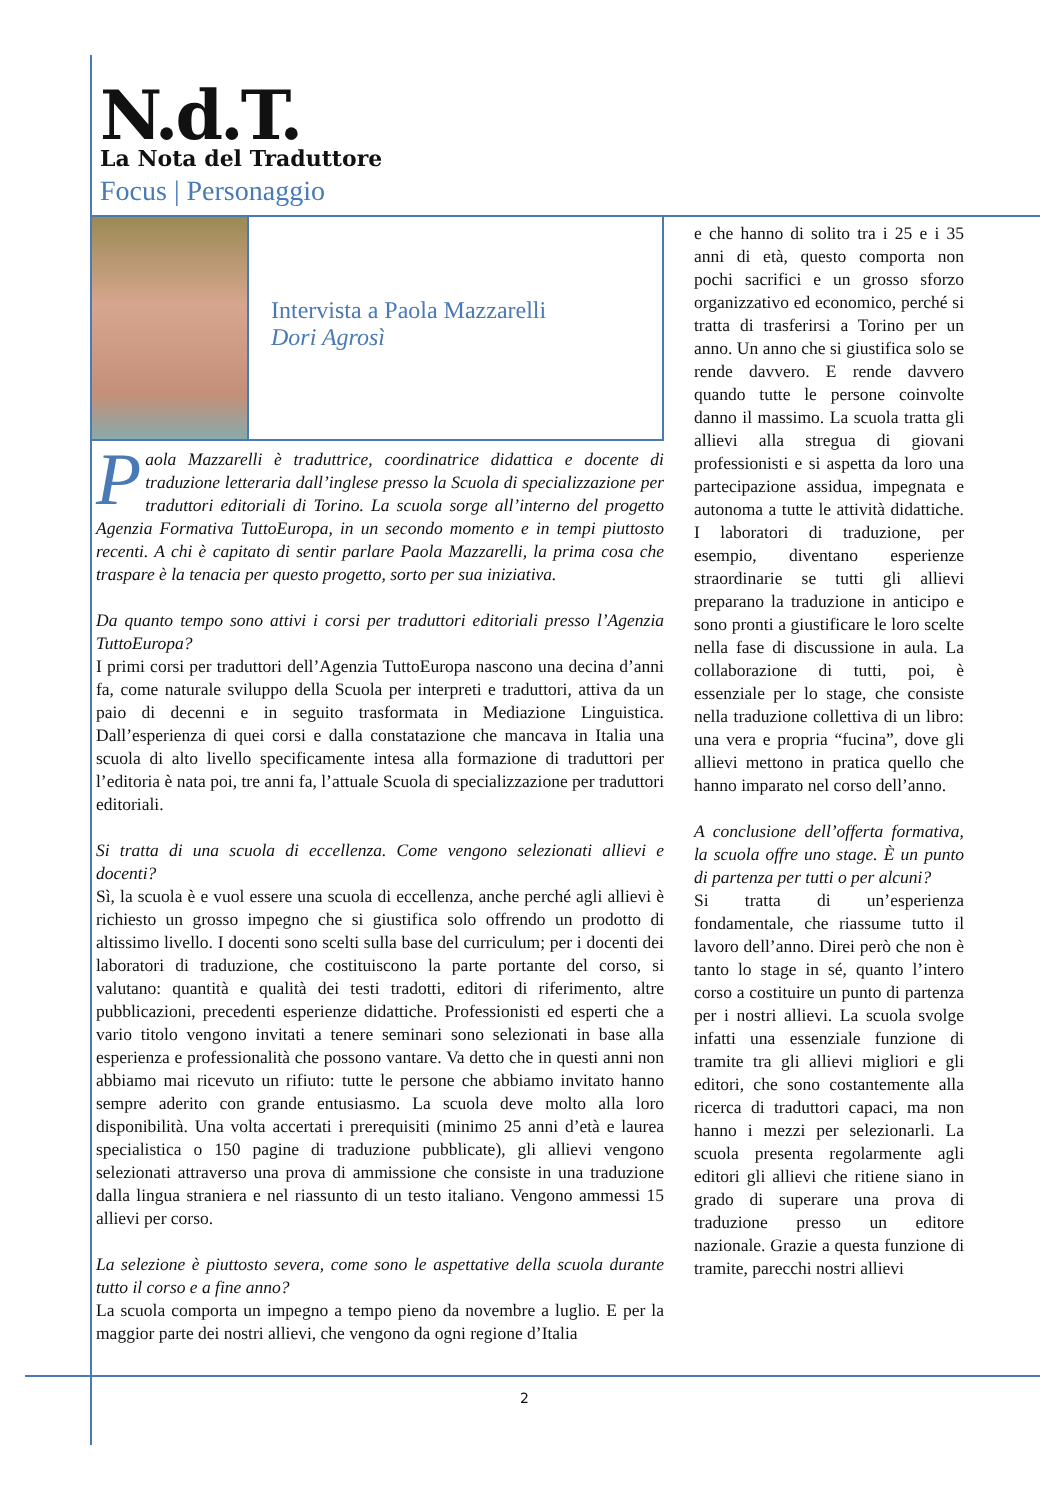N.d.T.
La Nota del Traduttore
Focus | Personaggio
Intervista a Paola Mazzarelli
Dori Agrosì
Paola Mazzarelli è traduttrice, coordinatrice didattica e docente di traduzione letteraria dall’inglese presso la Scuola di specializzazione per traduttori editoriali di Torino. La scuola sorge all’interno del progetto Agenzia Formativa TuttoEuropa, in un secondo momento e in tempi piuttosto recenti. A chi è capitato di sentir parlare Paola Mazzarelli, la prima cosa che traspare è la tenacia per questo progetto, sorto per sua iniziativa.
Da quanto tempo sono attivi i corsi per traduttori editoriali presso l’Agenzia TuttoEuropa?
I primi corsi per traduttori dell’Agenzia TuttoEuropa nascono una decina d’anni fa, come naturale sviluppo della Scuola per interpreti e traduttori, attiva da un paio di decenni e in seguito trasformata in Mediazione Linguistica. Dall’esperienza di quei corsi e dalla constatazione che mancava in Italia una scuola di alto livello specificamente intesa alla formazione di traduttori per l’editoria è nata poi, tre anni fa, l’attuale Scuola di specializzazione per traduttori editoriali.
Si tratta di una scuola di eccellenza. Come vengono selezionati allievi e docenti?
Sì, la scuola è e vuol essere una scuola di eccellenza, anche perché agli allievi è richiesto un grosso impegno che si giustifica solo offrendo un prodotto di altissimo livello. I docenti sono scelti sulla base del curriculum; per i docenti dei laboratori di traduzione, che costituiscono la parte portante del corso, si valutano: quantità e qualità dei testi tradotti, editori di riferimento, altre pubblicazioni, precedenti esperienze didattiche. Professionisti ed esperti che a vario titolo vengono invitati a tenere seminari sono selezionati in base alla esperienza e professionalità che possono vantare. Va detto che in questi anni non abbiamo mai ricevuto un rifiuto: tutte le persone che abbiamo invitato hanno sempre aderito con grande entusiasmo. La scuola deve molto alla loro disponibilità. Una volta accertati i prerequisiti (minimo 25 anni d’età e laurea specialistica o 150 pagine di traduzione pubblicate), gli allievi vengono selezionati attraverso una prova di ammissione che consiste in una traduzione dalla lingua straniera e nel riassunto di un testo italiano. Vengono ammessi 15 allievi per corso.
La selezione è piuttosto severa, come sono le aspettative della scuola durante tutto il corso e a fine anno?
La scuola comporta un impegno a tempo pieno da novembre a luglio. E per la maggior parte dei nostri allievi, che vengono da ogni regione d’Italia
e che hanno di solito tra i 25 e i 35 anni di età, questo comporta non pochi sacrifici e un grosso sforzo organizzativo ed economico, perché si tratta di trasferirsi a Torino per un anno. Un anno che si giustifica solo se rende davvero. E rende davvero quando tutte le persone coinvolte danno il massimo. La scuola tratta gli allievi alla stregua di giovani professionisti e si aspetta da loro una partecipazione assidua, impegnata e autonoma a tutte le attività didattiche. I laboratori di traduzione, per esempio, diventano esperienze straordinarie se tutti gli allievi preparano la traduzione in anticipo e sono pronti a giustificare le loro scelte nella fase di discussione in aula. La collaborazione di tutti, poi, è essenziale per lo stage, che consiste nella traduzione collettiva di un libro: una vera e propria “fucina”, dove gli allievi mettono in pratica quello che hanno imparato nel corso dell’anno.
A conclusione dell’offerta formativa, la scuola offre uno stage. È un punto di partenza per tutti o per alcuni?
Si tratta di un’esperienza fondamentale, che riassume tutto il lavoro dell’anno. Direi però che non è tanto lo stage in sé, quanto l’intero corso a costituire un punto di partenza per i nostri allievi. La scuola svolge infatti una essenziale funzione di tramite tra gli allievi migliori e gli editori, che sono costantemente alla ricerca di traduttori capaci, ma non hanno i mezzi per selezionarli. La scuola presenta regolarmente agli editori gli allievi che ritiene siano in grado di superare una prova di traduzione presso un editore nazionale. Grazie a questa funzione di tramite, parecchi nostri allievi
2